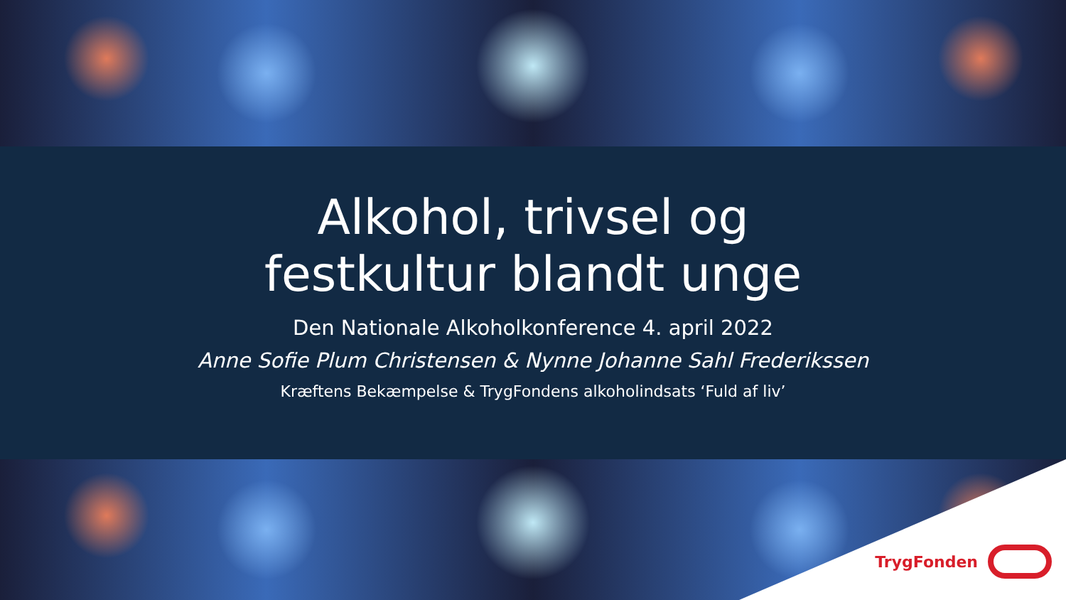Alkohol, trivsel og
festkultur blandt unge
Den Nationale Alkoholkonference 4. april 2022
Anne Sofie Plum Christensen & Nynne Johanne Sahl Frederikssen
Kræftens Bekæmpelse & TrygFondens alkoholindsats ‘Fuld af liv’
TrygFonden